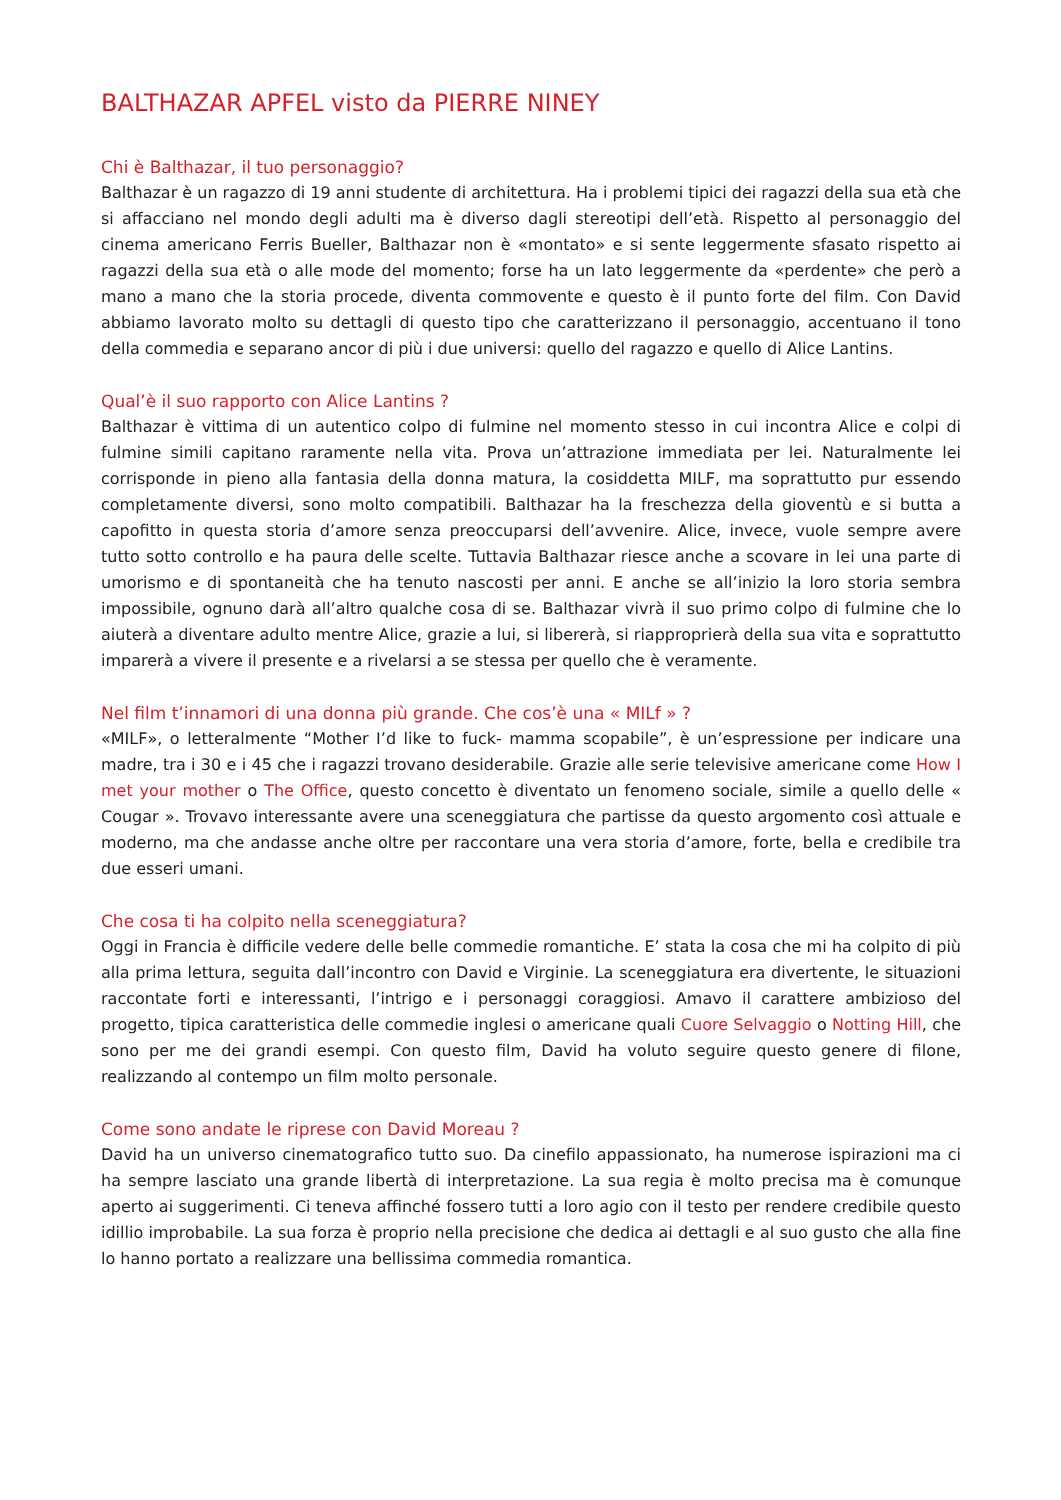BALTHAZAR APFEL visto da PIERRE NINEY
Chi è Balthazar, il tuo personaggio?
Balthazar è un ragazzo di 19 anni studente di architettura. Ha i problemi tipici dei ragazzi della sua età che si affacciano nel mondo degli adulti ma è diverso dagli stereotipi dell’età. Rispetto al personaggio del cinema americano Ferris Bueller, Balthazar non è «montato» e si sente leggermente sfasato rispetto ai ragazzi della sua età o alle mode del momento; forse ha un lato leggermente da «perdente» che però a mano a mano che la storia procede, diventa commovente e questo è il punto forte del film. Con David abbiamo lavorato molto su dettagli di questo tipo che caratterizzano il personaggio, accentuano il tono della commedia e separano ancor di più i due universi: quello del ragazzo e quello di Alice Lantins.
Qual’è il suo rapporto con Alice Lantins ?
Balthazar è vittima di un autentico colpo di fulmine nel momento stesso in cui incontra Alice e colpi di fulmine simili capitano raramente nella vita. Prova un’attrazione immediata per lei. Naturalmente lei corrisponde in pieno alla fantasia della donna matura, la cosiddetta MILF, ma soprattutto pur essendo completamente diversi, sono molto compatibili. Balthazar ha la freschezza della gioventù e si butta a capofitto in questa storia d’amore senza preoccuparsi dell’avvenire. Alice, invece, vuole sempre avere tutto sotto controllo e ha paura delle scelte. Tuttavia Balthazar riesce anche a scovare in lei una parte di umorismo e di spontaneità che ha tenuto nascosti per anni. E anche se all’inizio la loro storia sembra impossibile, ognuno darà all’altro qualche cosa di se. Balthazar vivrà il suo primo colpo di fulmine che lo aiuterà a diventare adulto mentre Alice, grazie a lui, si libererà, si riapproprierà della sua vita e soprattutto imparerà a vivere il presente e a rivelarsi a se stessa per quello che è veramente.
Nel film t’innamori di una donna più grande. Che cos’è una « MILf » ?
«MILF», o letteralmente “Mother I’d like to fuck- mamma scopabile”, è un’espressione per indicare una madre, tra i 30 e i 45 che i ragazzi trovano desiderabile. Grazie alle serie televisive americane come How I met your mother o The Office, questo concetto è diventato un fenomeno sociale, simile a quello delle « Cougar ». Trovavo interessante avere una sceneggiatura che partisse da questo argomento così attuale e moderno, ma che andasse anche oltre per raccontare una vera storia d’amore, forte, bella e credibile tra due esseri umani.
Che cosa ti ha colpito nella sceneggiatura?
Oggi in Francia è difficile vedere delle belle commedie romantiche. E’ stata la cosa che mi ha colpito di più alla prima lettura, seguita dall’incontro con David e Virginie. La sceneggiatura era divertente, le situazioni raccontate forti e interessanti, l’intrigo e i personaggi coraggiosi. Amavo il carattere ambizioso del progetto, tipica caratteristica delle commedie inglesi o americane quali Cuore Selvaggio o Notting Hill, che sono per me dei grandi esempi. Con questo film, David ha voluto seguire questo genere di filone, realizzando al contempo un film molto personale.
Come sono andate le riprese con David Moreau ?
David ha un universo cinematografico tutto suo. Da cinefilo appassionato, ha numerose ispirazioni ma ci ha sempre lasciato una grande libertà di interpretazione. La sua regia è molto precisa ma è comunque aperto ai suggerimenti. Ci teneva affinché fossero tutti a loro agio con il testo per rendere credibile questo idillio improbabile. La sua forza è proprio nella precisione che dedica ai dettagli e al suo gusto che alla fine lo hanno portato a realizzare una bellissima commedia romantica.